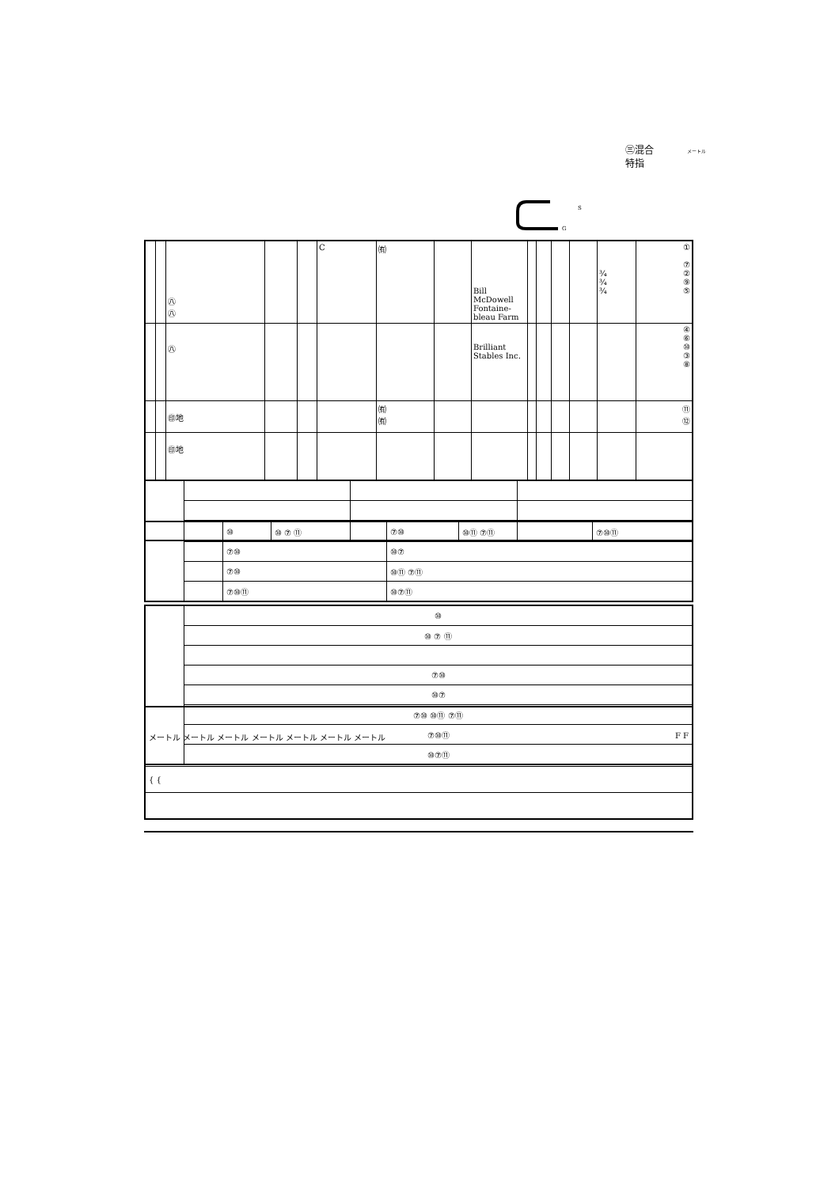㊂混合
特指
メートル
S
G
| | | ㊇ ㊇ | | | C | ㈲ | | Bill McDowell Fontaine-bleau Farm | | | | | ¾ ¾ ¾ | ① ⑦ ② ⑨ ⑤ |
| | | ㊇ | | | | | | Brilliant Stables Inc. | | | | | | ④ ⑥ ⑩ ③ ⑧ |
| | | ㊞地 | | | | ㈲ ㈲ | | | | | | | | ⑪ ⑫ |
| | | ㊞地 | | | | | | | | | | | | |
| | | ⑩ | ⑩ ⑦ ⑪ | ⑦⑩ | ⑩⑪ ⑦⑪ | ⑦⑩⑪ |
| | | ⑦⑩ | | ⑩⑦ | | |
| | | ⑦⑩ | | ⑩⑪ ⑦⑪ | | |
| | | ⑦⑩⑪ | | ⑩⑦⑪ | | |
| | ⑩ |
| | ⑩ ⑦ ⑪ |
| | ⑦⑩ |
| | ⑩⑦ |
| | ⑦⑩ ⑩⑪ ⑦⑪ |
| | ⑦⑩⑪ |
| | ⑩⑦⑪ |
| メートル メートル メートル メートル メートル メートル メートル F F |
| { { |